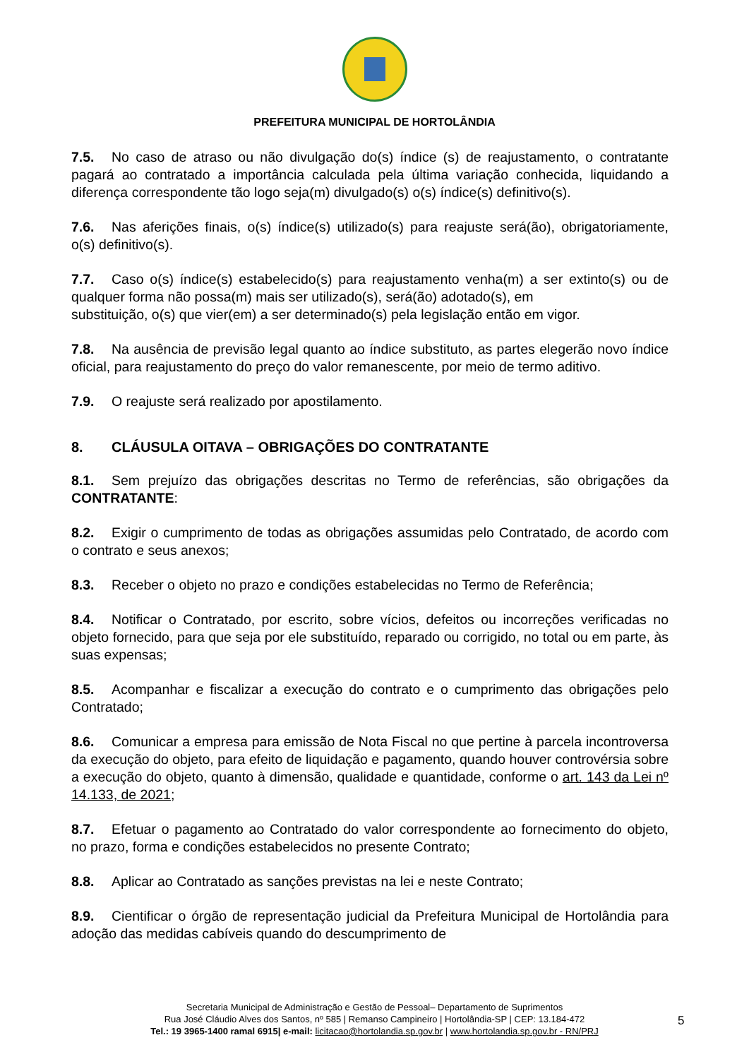PREFEITURA MUNICIPAL DE HORTOLÂNDIA
7.5. No caso de atraso ou não divulgação do(s) índice (s) de reajustamento, o contratante pagará ao contratado a importância calculada pela última variação conhecida, liquidando a diferença correspondente tão logo seja(m) divulgado(s) o(s) índice(s) definitivo(s).
7.6. Nas aferições finais, o(s) índice(s) utilizado(s) para reajuste será(ão), obrigatoriamente, o(s) definitivo(s).
7.7. Caso o(s) índice(s) estabelecido(s) para reajustamento venha(m) a ser extinto(s) ou de qualquer forma não possa(m) mais ser utilizado(s), será(ão) adotado(s), em
substituição, o(s) que vier(em) a ser determinado(s) pela legislação então em vigor.
7.8. Na ausência de previsão legal quanto ao índice substituto, as partes elegerão novo índice oficial, para reajustamento do preço do valor remanescente, por meio de termo aditivo.
7.9. O reajuste será realizado por apostilamento.
8. CLÁUSULA OITAVA – OBRIGAÇÕES DO CONTRATANTE
8.1. Sem prejuízo das obrigações descritas no Termo de referências, são obrigações da CONTRATANTE:
8.2. Exigir o cumprimento de todas as obrigações assumidas pelo Contratado, de acordo com o contrato e seus anexos;
8.3. Receber o objeto no prazo e condições estabelecidas no Termo de Referência;
8.4. Notificar o Contratado, por escrito, sobre vícios, defeitos ou incorreções verificadas no objeto fornecido, para que seja por ele substituído, reparado ou corrigido, no total ou em parte, às suas expensas;
8.5. Acompanhar e fiscalizar a execução do contrato e o cumprimento das obrigações pelo Contratado;
8.6. Comunicar a empresa para emissão de Nota Fiscal no que pertine à parcela incontroversa da execução do objeto, para efeito de liquidação e pagamento, quando houver controvérsia sobre a execução do objeto, quanto à dimensão, qualidade e quantidade, conforme o art. 143 da Lei nº 14.133, de 2021;
8.7. Efetuar o pagamento ao Contratado do valor correspondente ao fornecimento do objeto, no prazo, forma e condições estabelecidos no presente Contrato;
8.8. Aplicar ao Contratado as sanções previstas na lei e neste Contrato;
8.9. Cientificar o órgão de representação judicial da Prefeitura Municipal de Hortolândia para adoção das medidas cabíveis quando do descumprimento de
Secretaria Municipal de Administração e Gestão de Pessoal– Departamento de Suprimentos
Rua José Cláudio Alves dos Santos, nº 585 | Remanso Campineiro | Hortolândia-SP | CEP: 13.184-472
Tel.: 19 3965-1400 ramal 6915| e-mail: licitacao@hortolandia.sp.gov.br | www.hortolandia.sp.gov.br - RN/PRJ
5